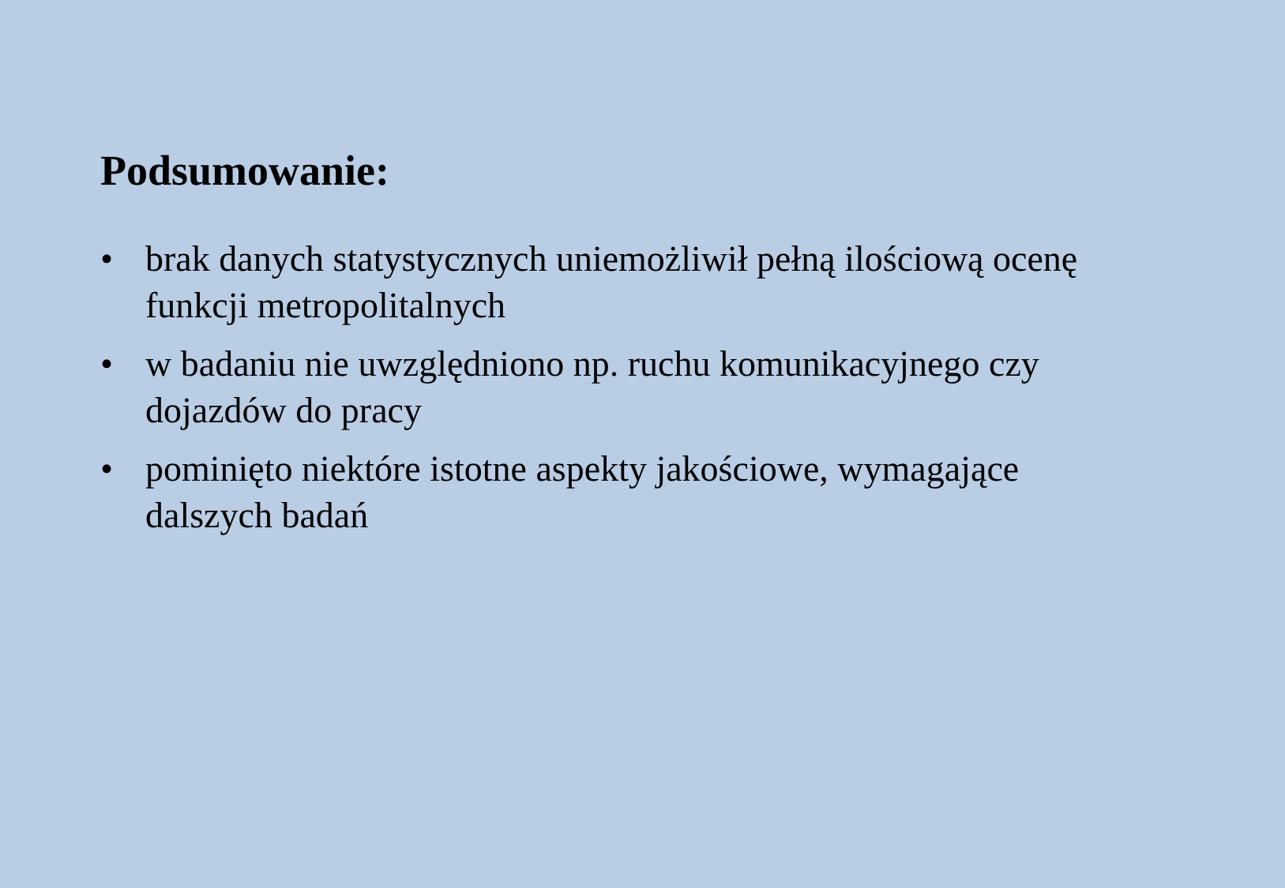Podsumowanie:
• brak danych statystycznych uniemożliwił pełną ilościową ocenę funkcji metropolitalnych
• w badaniu nie uwzględniono np. ruchu komunikacyjnego czy dojazdów do pracy
• pominięto niektóre istotne aspekty jakościowe, wymagające dalszych badań